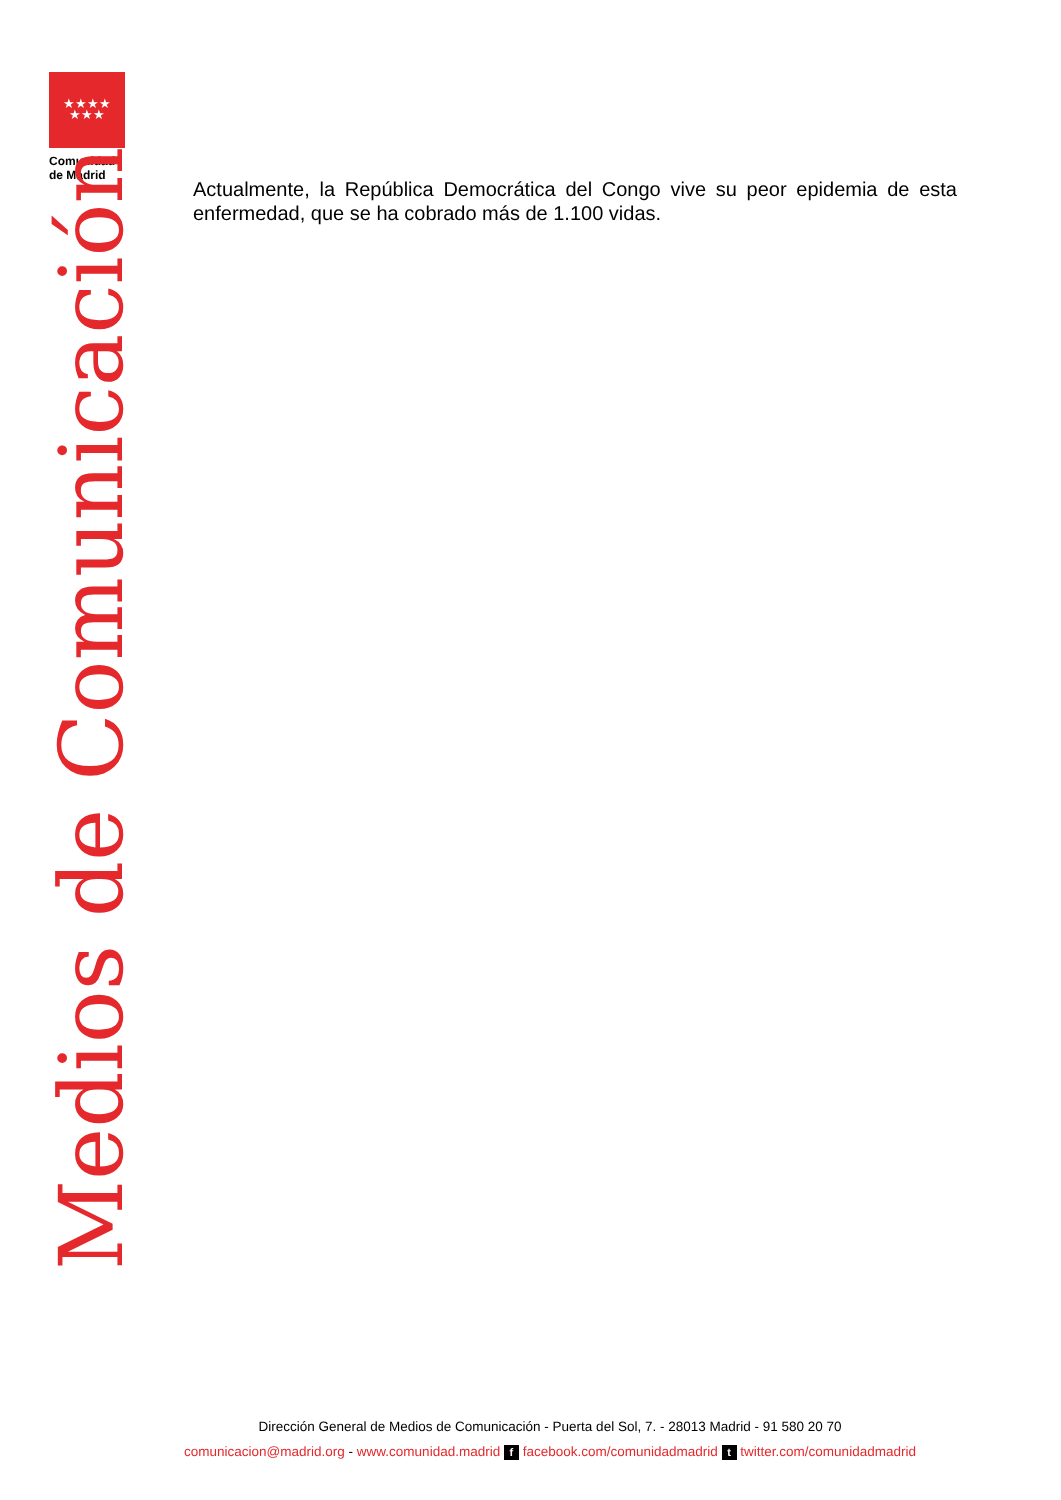★★★★
★★★
Comunidad
de Madrid
Medios de Comunicación
Actualmente, la República Democrática del Congo vive su peor epidemia de esta enfermedad, que se ha cobrado más de 1.100 vidas.
Dirección General de Medios de Comunicación - Puerta del Sol, 7. - 28013 Madrid - 91 580 20 70
comunicacion@madrid.org - www.comunidad.madrid f facebook.com/comunidadmadrid t twitter.com/comunidadmadrid